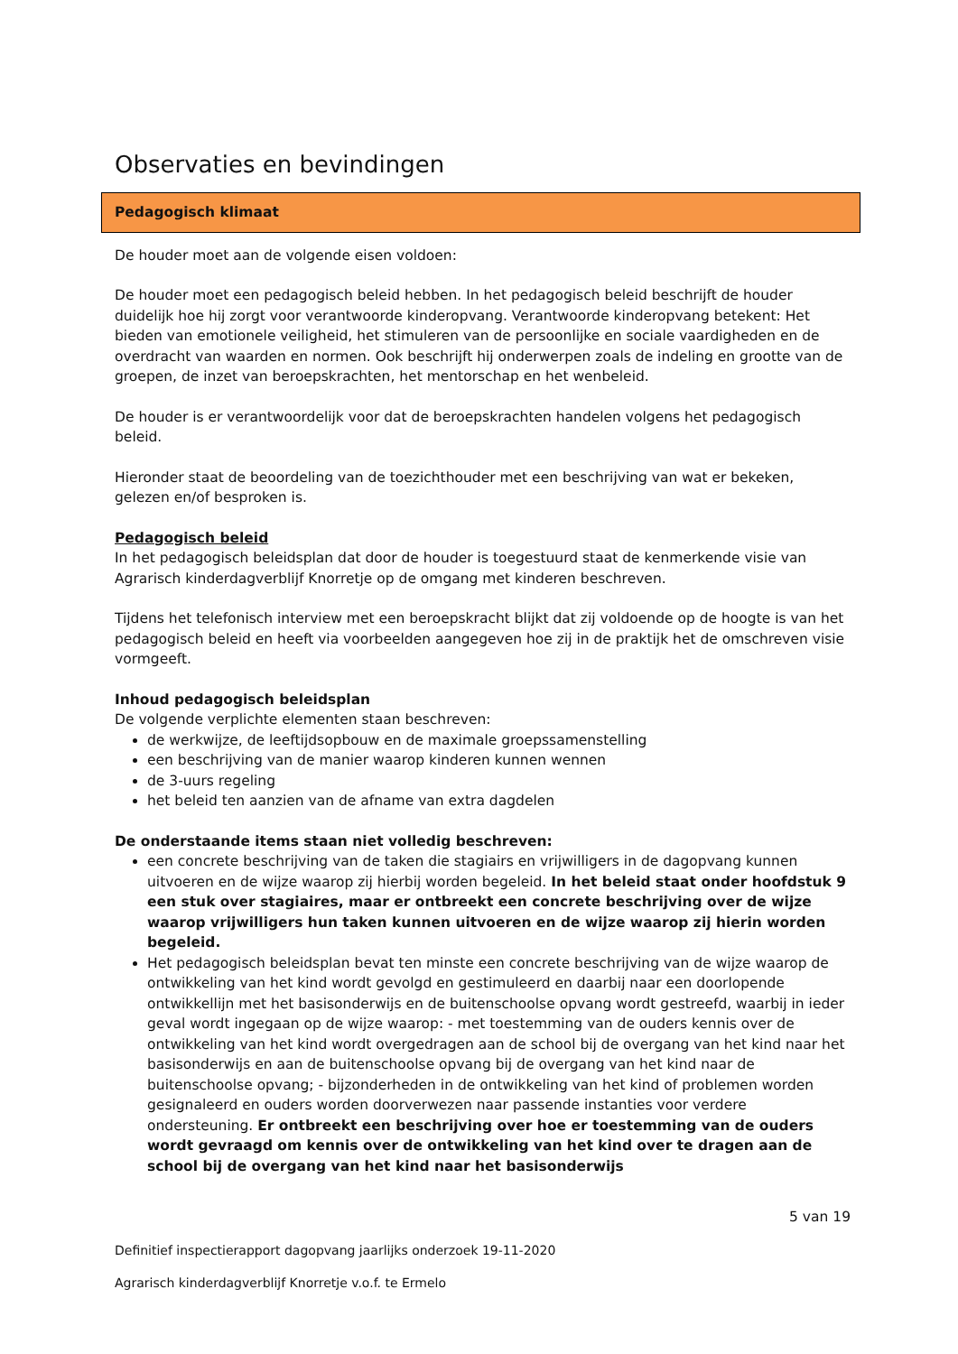Observaties en bevindingen
Pedagogisch klimaat
De houder moet aan de volgende eisen voldoen:
De houder moet een pedagogisch beleid hebben. In het pedagogisch beleid beschrijft de houder duidelijk hoe hij zorgt voor verantwoorde kinderopvang. Verantwoorde kinderopvang betekent: Het bieden van emotionele veiligheid, het stimuleren van de persoonlijke en sociale vaardigheden en de overdracht van waarden en normen. Ook beschrijft hij onderwerpen zoals de indeling en grootte van de groepen, de inzet van beroepskrachten, het mentorschap en het wenbeleid.
De houder is er verantwoordelijk voor dat de beroepskrachten handelen volgens het pedagogisch beleid.
Hieronder staat de beoordeling van de toezichthouder met een beschrijving van wat er bekeken, gelezen en/of besproken is.
Pedagogisch beleid
In het pedagogisch beleidsplan dat door de houder is toegestuurd staat de kenmerkende visie van Agrarisch kinderdagverblijf Knorretje op de omgang met kinderen beschreven.
Tijdens het telefonisch interview met een beroepskracht blijkt dat zij voldoende op de hoogte is van het pedagogisch beleid en heeft via voorbeelden aangegeven hoe zij in de praktijk het de omschreven visie vormgeeft.
Inhoud pedagogisch beleidsplan
De volgende verplichte elementen staan beschreven:
de werkwijze, de leeftijdsopbouw en de maximale groepssamenstelling
een beschrijving van de manier waarop kinderen kunnen wennen
de 3-uurs regeling
het beleid ten aanzien van de afname van extra dagdelen
De onderstaande items staan niet volledig beschreven:
een concrete beschrijving van de taken die stagiairs en vrijwilligers in de dagopvang kunnen uitvoeren en de wijze waarop zij hierbij worden begeleid. In het beleid staat onder hoofdstuk 9 een stuk over stagiaires, maar er ontbreekt een concrete beschrijving over de wijze waarop vrijwilligers hun taken kunnen uitvoeren en de wijze waarop zij hierin worden begeleid.
Het pedagogisch beleidsplan bevat ten minste een concrete beschrijving van de wijze waarop de ontwikkeling van het kind wordt gevolgd en gestimuleerd en daarbij naar een doorlopende ontwikkellijn met het basisonderwijs en de buitenschoolse opvang wordt gestreefd, waarbij in ieder geval wordt ingegaan op de wijze waarop: - met toestemming van de ouders kennis over de ontwikkeling van het kind wordt overgedragen aan de school bij de overgang van het kind naar het basisonderwijs en aan de buitenschoolse opvang bij de overgang van het kind naar de buitenschoolse opvang; - bijzonderheden in de ontwikkeling van het kind of problemen worden gesignaleerd en ouders worden doorverwezen naar passende instanties voor verdere ondersteuning. Er ontbreekt een beschrijving over hoe er toestemming van de ouders wordt gevraagd om kennis over de ontwikkeling van het kind over te dragen aan de school bij de overgang van het kind naar het basisonderwijs
5 van 19
Definitief inspectierapport dagopvang jaarlijks onderzoek 19-11-2020
Agrarisch kinderdagverblijf Knorretje v.o.f. te Ermelo